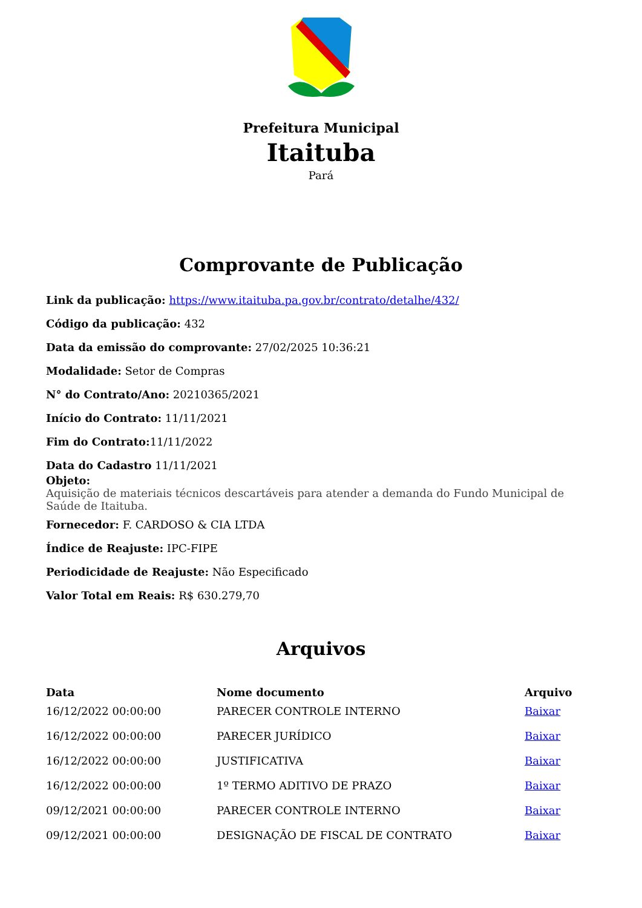Prefeitura Municipal
Itaituba
Pará
Comprovante de Publicação
Link da publicação: https://www.itaituba.pa.gov.br/contrato/detalhe/432/
Código da publicação: 432
Data da emissão do comprovante: 27/02/2025 10:36:21
Modalidade: Setor de Compras
N° do Contrato/Ano: 20210365/2021
Início do Contrato: 11/11/2021
Fim do Contrato: 11/11/2022
Data do Cadastro 11/11/2021
Objeto:
Aquisição de materiais técnicos descartáveis para atender a demanda do Fundo Municipal de Saúde de Itaituba.
Fornecedor: F. CARDOSO & CIA LTDA
Índice de Reajuste: IPC-FIPE
Periodicidade de Reajuste: Não Especificado
Valor Total em Reais: R$ 630.279,70
Arquivos
| Data | Nome documento | Arquivo |
| --- | --- | --- |
| 16/12/2022 00:00:00 | PARECER CONTROLE INTERNO | Baixar |
| 16/12/2022 00:00:00 | PARECER JURÍDICO | Baixar |
| 16/12/2022 00:00:00 | JUSTIFICATIVA | Baixar |
| 16/12/2022 00:00:00 | 1º TERMO ADITIVO DE PRAZO | Baixar |
| 09/12/2021 00:00:00 | PARECER CONTROLE INTERNO | Baixar |
| 09/12/2021 00:00:00 | DESIGNAÇÃO DE FISCAL DE CONTRATO | Baixar |